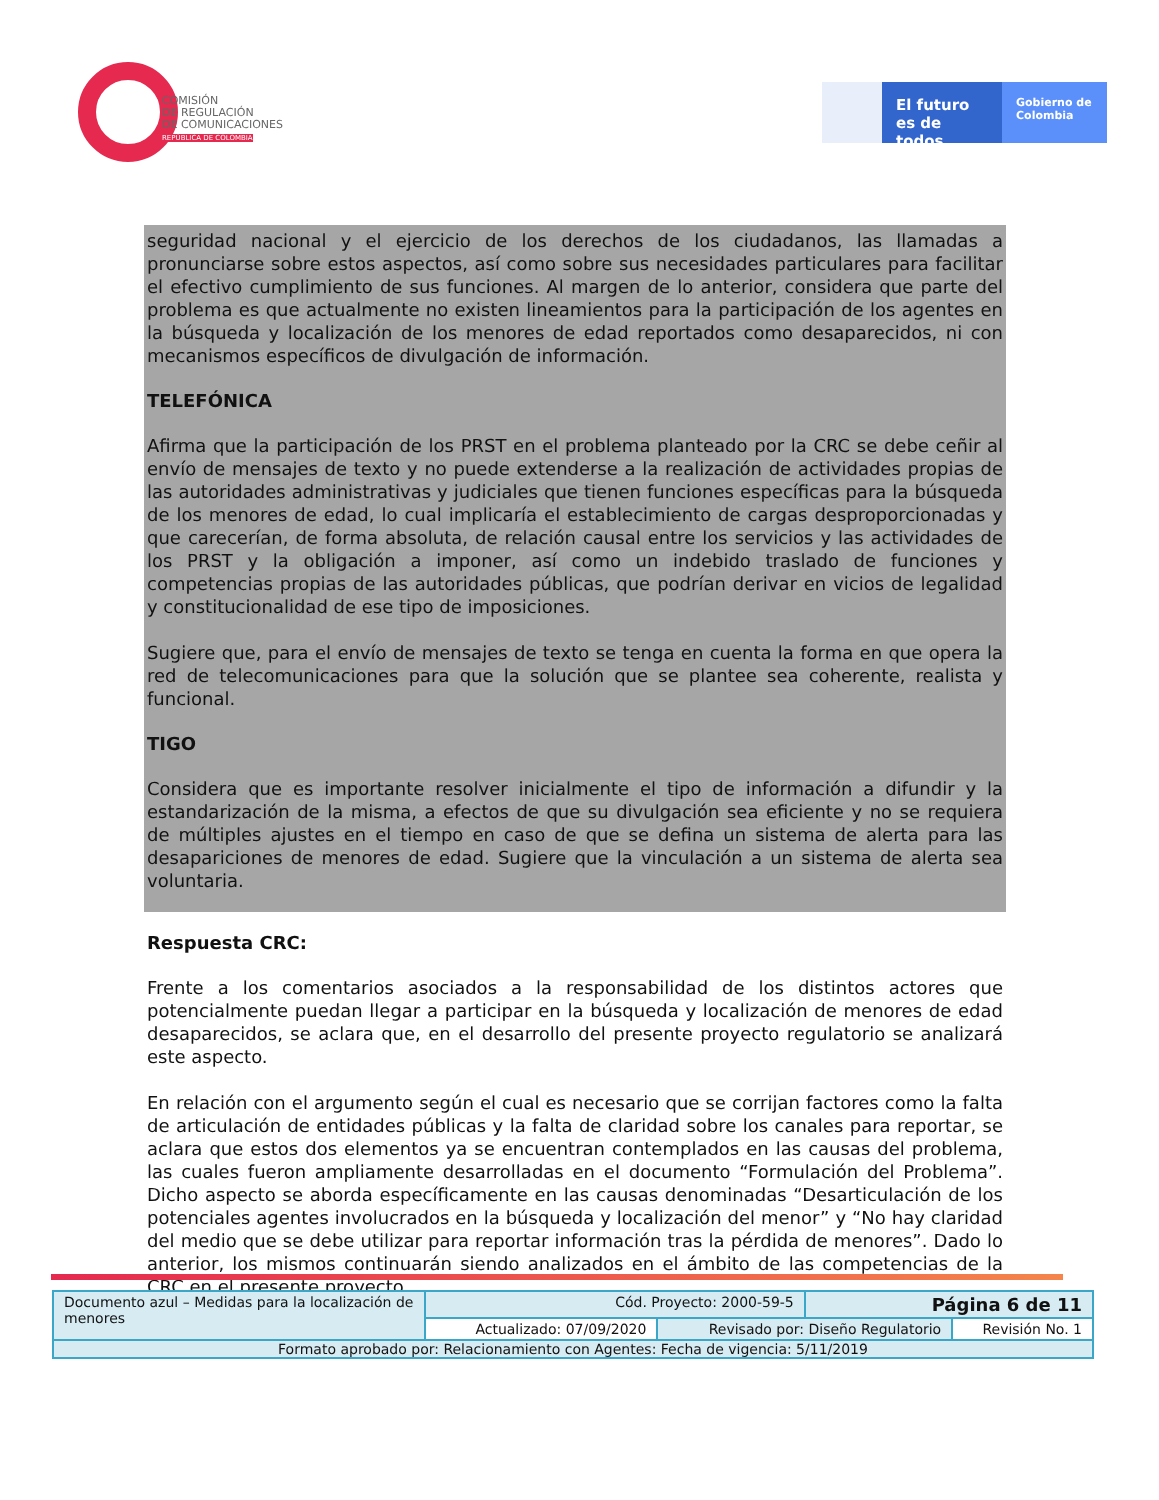COMISIÓN
DE REGULACIÓN
DE COMUNICACIONES
REPÚBLICA DE COLOMBIA
El futuro es de todos
Gobierno de Colombia
seguridad nacional y el ejercicio de los derechos de los ciudadanos, las llamadas a pronunciarse sobre estos aspectos, así como sobre sus necesidades particulares para facilitar el efectivo cumplimiento de sus funciones. Al margen de lo anterior, considera que parte del problema es que actualmente no existen lineamientos para la participación de los agentes en la búsqueda y localización de los menores de edad reportados como desaparecidos, ni con mecanismos específicos de divulgación de información.
TELEFÓNICA
Afirma que la participación de los PRST en el problema planteado por la CRC se debe ceñir al envío de mensajes de texto y no puede extenderse a la realización de actividades propias de las autoridades administrativas y judiciales que tienen funciones específicas para la búsqueda de los menores de edad, lo cual implicaría el establecimiento de cargas desproporcionadas y que carecerían, de forma absoluta, de relación causal entre los servicios y las actividades de los PRST y la obligación a imponer, así como un indebido traslado de funciones y competencias propias de las autoridades públicas, que podrían derivar en vicios de legalidad y constitucionalidad de ese tipo de imposiciones.
Sugiere que, para el envío de mensajes de texto se tenga en cuenta la forma en que opera la red de telecomunicaciones para que la solución que se plantee sea coherente, realista y funcional.
TIGO
Considera que es importante resolver inicialmente el tipo de información a difundir y la estandarización de la misma, a efectos de que su divulgación sea eficiente y no se requiera de múltiples ajustes en el tiempo en caso de que se defina un sistema de alerta para las desapariciones de menores de edad. Sugiere que la vinculación a un sistema de alerta sea voluntaria.
Respuesta CRC:
Frente a los comentarios asociados a la responsabilidad de los distintos actores que potencialmente puedan llegar a participar en la búsqueda y localización de menores de edad desaparecidos, se aclara que, en el desarrollo del presente proyecto regulatorio se analizará este aspecto.
En relación con el argumento según el cual es necesario que se corrijan factores como la falta de articulación de entidades públicas y la falta de claridad sobre los canales para reportar, se aclara que estos dos elementos ya se encuentran contemplados en las causas del problema, las cuales fueron ampliamente desarrolladas en el documento “Formulación del Problema”. Dicho aspecto se aborda específicamente en las causas denominadas “Desarticulación de los potenciales agentes involucrados en la búsqueda y localización del menor” y “No hay claridad del medio que se debe utilizar para reportar información tras la pérdida de menores”. Dado lo anterior, los mismos continuarán siendo analizados en el ámbito de las competencias de la CRC en el presente proyecto.
| Documento azul – Medidas para la localización de menores | Cód. Proyecto: 2000-59-5 | | Página 6 de 11 | |
| | Actualizado: 07/09/2020 | Revisado por: Diseño Regulatorio | | Revisión No. 1 |
| Formato aprobado por: Relacionamiento con Agentes: Fecha de vigencia: 5/11/2019 | | | | |